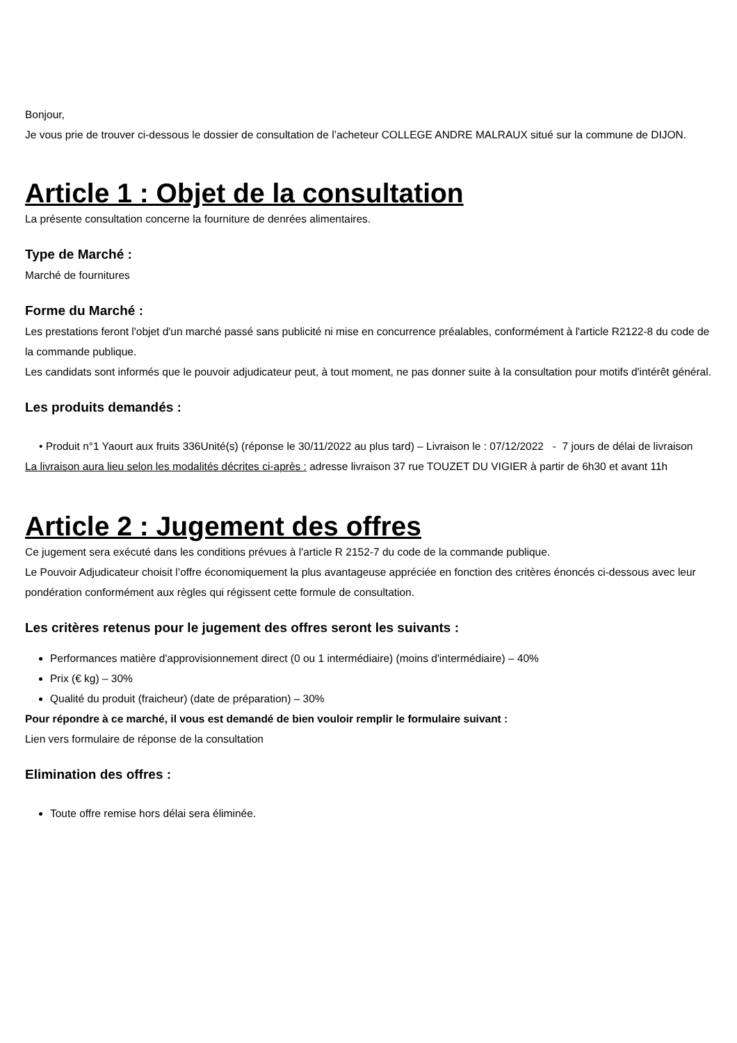Bonjour,
Je vous prie de trouver ci-dessous le dossier de consultation de l’acheteur COLLEGE ANDRE MALRAUX situé sur la commune de DIJON.
Article 1 : Objet de la consultation
La présente consultation concerne la fourniture de denrées alimentaires.
Type de Marché :
Marché de fournitures
Forme du Marché :
Les prestations feront l'objet d'un marché passé sans publicité ni mise en concurrence préalables, conformément à l'article R2122-8 du code de la commande publique.
Les candidats sont informés que le pouvoir adjudicateur peut, à tout moment, ne pas donner suite à la consultation pour motifs d'intérêt général.
Les produits demandés :
• Produit n°1 Yaourt aux fruits 336Unité(s) (réponse le 30/11/2022 au plus tard) – Livraison le : 07/12/2022 - 7 jours de délai de livraison
La livraison aura lieu selon les modalités décrites ci-après : adresse livraison 37 rue TOUZET DU VIGIER à partir de 6h30 et avant 11h
Article 2 : Jugement des offres
Ce jugement sera exécuté dans les conditions prévues à l'article R 2152-7 du code de la commande publique.
Le Pouvoir Adjudicateur choisit l’offre économiquement la plus avantageuse appréciée en fonction des critères énoncés ci-dessous avec leur pondération conformément aux règles qui régissent cette formule de consultation.
Les critères retenus pour le jugement des offres seront les suivants :
Performances matière d'approvisionnement direct (0 ou 1 intermédiaire) (moins d'intermédiaire) – 40%
Prix (€ kg) – 30%
Qualité du produit (fraicheur) (date de préparation) – 30%
Pour répondre à ce marché, il vous est demandé de bien vouloir remplir le formulaire suivant :
Lien vers formulaire de réponse de la consultation
Elimination des offres :
Toute offre remise hors délai sera éliminée.